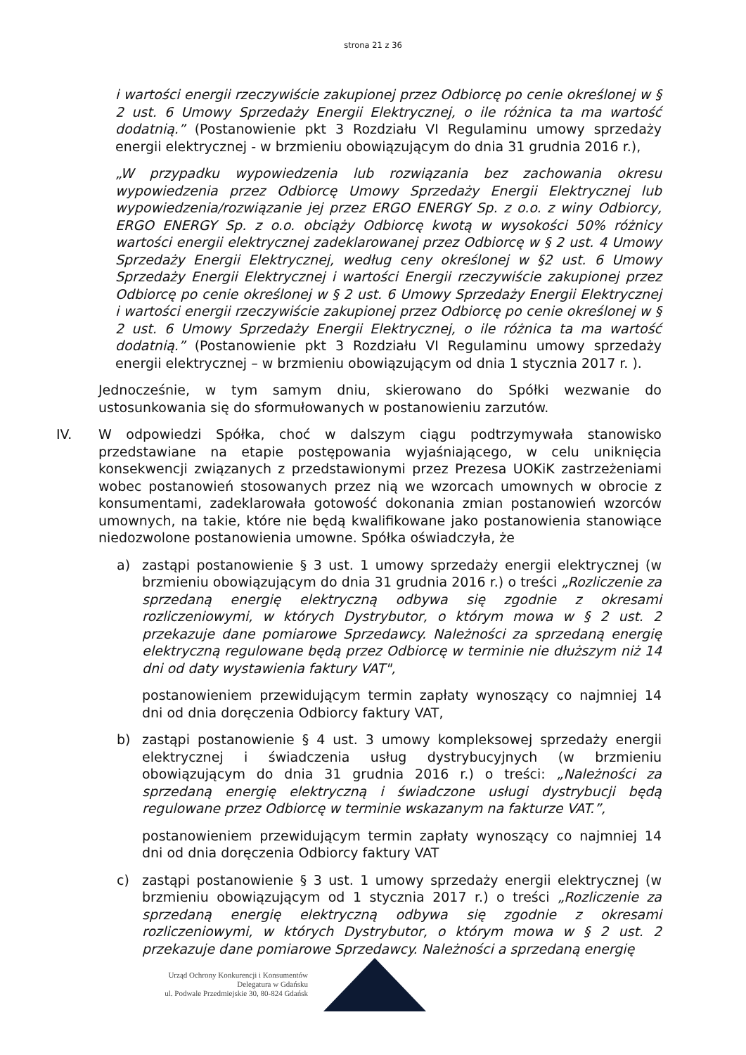strona 21 z 36
i wartości energii rzeczywiście zakupionej przez Odbiorcę po cenie określonej w § 2 ust. 6 Umowy Sprzedaży Energii Elektrycznej, o ile różnica ta ma wartość dodatnią.” (Postanowienie pkt 3 Rozdziału VI Regulaminu umowy sprzedaży energii elektrycznej - w brzmieniu obowiązującym do dnia 31 grudnia 2016 r.),
„W przypadku wypowiedzenia lub rozwiązania bez zachowania okresu wypowiedzenia przez Odbiorcę Umowy Sprzedaży Energii Elektrycznej lub wypowiedzenia/rozwiązanie jej przez ERGO ENERGY Sp. z o.o. z winy Odbiorcy, ERGO ENERGY Sp. z o.o. obciąży Odbiorcę kwotą w wysokości 50% różnicy wartości energii elektrycznej zadeklarowanej przez Odbiorcę w § 2 ust. 4 Umowy Sprzedaży Energii Elektrycznej, według ceny określonej w §2 ust. 6 Umowy Sprzedaży Energii Elektrycznej i wartości Energii rzeczywiście zakupionej przez Odbiorcę po cenie określonej w § 2 ust. 6 Umowy Sprzedaży Energii Elektrycznej i wartości energii rzeczywiście zakupionej przez Odbiorcę po cenie określonej w § 2 ust. 6 Umowy Sprzedaży Energii Elektrycznej, o ile różnica ta ma wartość dodatnią.” (Postanowienie pkt 3 Rozdziału VI Regulaminu umowy sprzedaży energii elektrycznej – w brzmieniu obowiązującym od dnia 1 stycznia 2017 r. ).
Jednocześnie, w tym samym dniu, skierowano do Spółki wezwanie do ustosunkowania się do sformułowanych w postanowieniu zarzutów.
IV. W odpowiedzi Spółka, choć w dalszym ciągu podtrzymywała stanowisko przedstawiane na etapie postępowania wyjaśniającego, w celu uniknięcia konsekwencji związanych z przedstawionymi przez Prezesa UOKiK zastrzeżeniami wobec postanowień stosowanych przez nią we wzorcach umownych w obrocie z konsumentami, zadeklarowała gotowość dokonania zmian postanowień wzorców umownych, na takie, które nie będą kwalifikowane jako postanowienia stanowiące niedozwolone postanowienia umowne. Spółka oświadczyła, że
a) zastąpi postanowienie § 3 ust. 1 umowy sprzedaży energii elektrycznej (w brzmieniu obowiązującym do dnia 31 grudnia 2016 r.) o treści „Rozliczenie za sprzedaną energię elektryczną odbywa się zgodnie z okresami rozliczeniowymi, w których Dystrybutor, o którym mowa w § 2 ust. 2 przekazuje dane pomiarowe Sprzedawcy. Należności za sprzedaną energię elektryczną regulowane będą przez Odbiorcę w terminie nie dłuższym niż 14 dni od daty wystawienia faktury VAT",
postanowieniem przewidującym termin zapłaty wynoszący co najmniej 14 dni od dnia doręczenia Odbiorcy faktury VAT,
b) zastąpi postanowienie § 4 ust. 3 umowy kompleksowej sprzedaży energii elektrycznej i świadczenia usług dystrybucyjnych (w brzmieniu obowiązującym do dnia 31 grudnia 2016 r.) o treści: „Należności za sprzedaną energię elektryczną i świadczone usługi dystrybucji będą regulowane przez Odbiorcę w terminie wskazanym na fakturze VAT.”,
postanowieniem przewidującym termin zapłaty wynoszący co najmniej 14 dni od dnia doręczenia Odbiorcy faktury VAT
c) zastąpi postanowienie § 3 ust. 1 umowy sprzedaży energii elektrycznej (w brzmieniu obowiązującym od 1 stycznia 2017 r.) o treści „Rozliczenie za sprzedaną energię elektryczną odbywa się zgodnie z okresami rozliczeniowymi, w których Dystrybutor, o którym mowa w § 2 ust. 2 przekazuje dane pomiarowe Sprzedawcy. Należności a sprzedaną energię
Urząd Ochrony Konkurencji i Konsumentów
Delegatura w Gdańsku
ul. Podwale Przedmiejskie 30, 80-824 Gdańsk